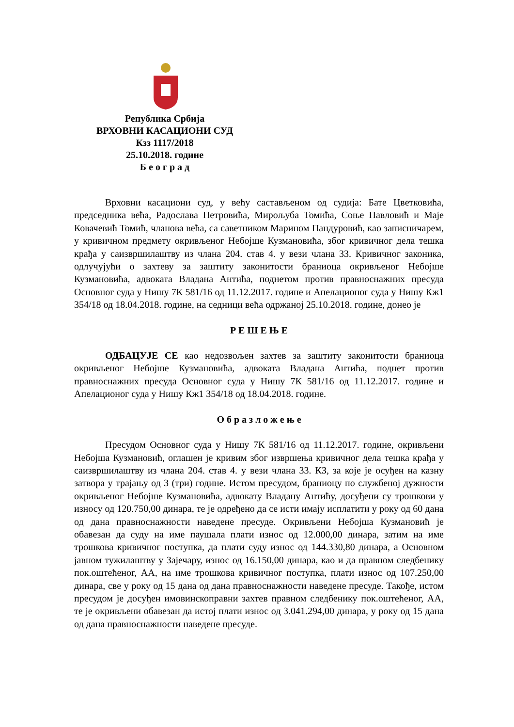Република Србија
ВРХОВНИ КАСАЦИОНИ СУД
Кзз 1117/2018
25.10.2018. године
Б е о г р а д
Врховни касациони суд, у већу састављеном од судија: Бате Цветковића, председника већа, Радослава Петровића, Мирољуба Томића, Соње Павловић и Маје Ковачевић Томић, чланова већа, са саветником Марином Пандуровић, као записничарем, у кривичном предмету окривљеног Небојше Кузмановића, због кривичног дела тешка крађа у саизвршилаштву из члана 204. став 4. у вези члана 33. Кривичног законика, одлучујући о захтеву за заштиту законитости браниоца окривљеног Небојше Кузмановића, адвоката Владана Антића, поднетом против правноснажних пресуда Основног суда у Нишу 7К 581/16 од 11.12.2017. године и Апелационог суда у Нишу Кж1 354/18 од 18.04.2018. године, на седници већа одржаној 25.10.2018. године, донео је
Р Е Ш Е Њ Е
ОДБАЦУЈЕ СЕ као недозвољен захтев за заштиту законитости браниоца окривљеног Небојше Кузмановића, адвоката Владана Антића, поднет против правноснажних пресуда Основног суда у Нишу 7К 581/16 од 11.12.2017. године и Апелационог суда у Нишу Кж1 354/18 од 18.04.2018. године.
О б р а з л о ж е њ е
Пресудом Основног суда у Нишу 7К 581/16 од 11.12.2017. године, окривљени Небојша Кузмановић, оглашен је кривим због извршења кривичног дела тешка крађа у саизвршилаштву из члана 204. став 4. у вези члана 33. КЗ, за које је осуђен на казну затвора у трајању од 3 (три) године. Истом пресудом, браниоцу по службеној дужности окривљеног Небојше Кузмановића, адвокату Владану Антићу, досуђени су трошкови у износу од 120.750,00 динара, те је одређено да се исти имају исплатити у року од 60 дана од дана правноснажности наведене пресуде. Окривљени Небојша Кузмановић је обавезан да суду на име паушала плати износ од 12.000,00 динара, затим на име трошкова кривичног поступка, да плати суду износ од 144.330,80 динара, а Основном јавном тужилаштву у Зајечару, износ од 16.150,00 динара, као и да правном следбенику пок.оштећеног, АА, на име трошкова кривичног поступка, плати износ од 107.250,00 динара, све у року од 15 дана од дана правноснажности наведене пресуде. Такође, истом пресудом је досуђен имовинскоправни захтев правном следбенику пок.оштећеног, АА, те је окривљени обавезан да истој плати износ од 3.041.294,00 динара, у року од 15 дана од дана правноснажности наведене пресуде.